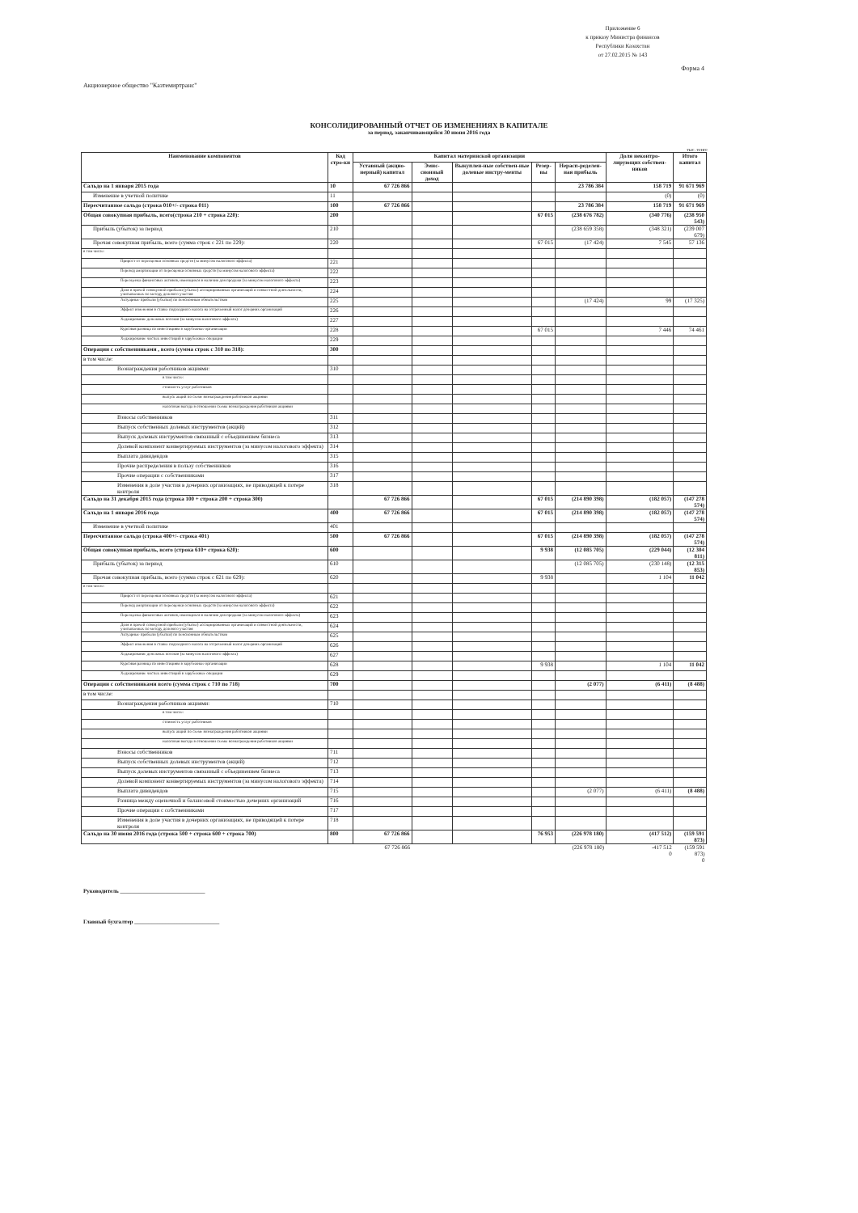Приложение 6
к приказу Министра финансов
Республики Казахстан
от 27.02.2015 № 143
Форма 4
Акционерное общество "Казтемиртранс"
КОНСОЛИДИРОВАННЫЙ ОТЧЕТ ОБ ИЗМЕНЕНИЯХ В КАПИТАЛЕ
за период, заканчивающийся 30 июня 2016 года
тыс. тенге
| Наименование компонентов | Код стро-ки | Капитал материнской организации | | | | | Доля неконтро-лирующих собствен-ников | Итого капитал |
| --- | --- | --- | --- | --- | --- | --- | --- | --- |
| | | Уставный (акцио-нерный) капитал | Эмис-сионный доход | Выкуплен-ные собствен-ные долевые инстру-менты | Резер-вы | Нерасп-ределен-ная прибыль | | |
| Сальдо на 1 января 2015 года | 10 | 67 726 866 | | | | 23 786 384 | 158 719 | 91 671 969 |
| Изменение в учетной политике | 11 | | | | | | (0) | (0) |
| Пересчитанное сальдо (строка 010+/- строка 011) | 100 | 67 726 866 | | | | 23 786 384 | 158 719 | 91 671 969 |
| Общая совокупная прибыль, всего(строка 210 + строка 220): | 200 | | | | 67 015 | (238 676 782) | (340 776) | (238 950 543) |
| Прибыль (убыток) за период | 210 | | | | | (238 659 358) | (348 321) | (239 007 679) |
| Прочая совокупная прибыль, всего (сумма строк с 221 по 229): | 220 | | | | 67 015 | (17 424) | 7 545 | 57 136 |
| в том числе: | | | | | | | | |
| Прирост от переоценки основных средств (за минусом налогового эффекта) | 221 | | | | | | | |
| Перевод амортизации от переоценки основных средств (за минусом налогового эффекта) | 222 | | | | | | | |
| Переоценка финансовых активов, имеющихся в наличии для продажи (за минусом налогового эффекта) | 223 | | | | | | | |
| Доля в прочей совокупной прибыли (убытке) ассоциированных организаций и совместной деятельности, учитываемых по методу долевого участия | 224 | | | | | | | |
| Актуарные прибыли (убытки) по пенсионным обязательствам | 225 | | | | | (17 424) | 99 | (17 325) |
| Эффект изменения в ставке подоходного налога на отсроченный налог дочерних организаций | 226 | | | | | | | |
| Хеджирование денежных потоков (за минусом налогового эффекта) | 227 | | | | | | | |
| Курсовая разница по инвестициям в зарубежные организации | 228 | | | | 67 015 | | 7 446 | 74 461 |
| Хеджирование чистых инвестиций в зарубежные операции | 229 | | | | | | | |
| Операции с собственниками , всего (сумма строк с 310 по 318): | 300 | | | | | | | |
| в том числе: | | | | | | | | |
| Вознаграждения работников акциями: | 310 | | | | | | | |
| в том числе: | | | | | | | | |
| стоимость услуг работников | | | | | | | | |
| выпуск акций по схеме вознаграждения работников акциями | | | | | | | | |
| налоговая выгода в отношении схемы вознаграждения работников акциями | | | | | | | | |
| Взносы собственников | 311 | | | | | | | |
| Выпуск собственных долевых инструментов (акций) | 312 | | | | | | | |
| Выпуск долевых инструментов связанный с объединением бизнеса | 313 | | | | | | | |
| Долевой компонент конвертируемых инструментов (за минусом налогового эффекта) | 314 | | | | | | | |
| Выплата дивидендов | 315 | | | | | | | |
| Прочие распределения в пользу собственников | 316 | | | | | | | |
| Прочие операции с собственниками | 317 | | | | | | | |
| Изменения в доле участия в дочерних организациях, не приводящей к потере контроля | 318 | | | | | | | |
| Сальдо на 31 декабря 2015 года (строка 100 + строка 200 + строка 300) | | 67 726 866 | | | 67 015 | (214 890 398) | (182 057) | (147 278 574) |
| Сальдо на 1 января 2016 года | 400 | 67 726 866 | | | 67 015 | (214 890 398) | (182 057) | (147 278 574) |
| Изменение в учетной политике | 401 | | | | | | | |
| Пересчитанное сальдо (строка 400+/- строка 401) | 500 | 67 726 866 | | | 67 015 | (214 890 398) | (182 057) | (147 278 574) |
| Общая совокупная прибыль, всего (строка 610+ строка 620): | 600 | | | | 9 938 | (12 085 705) | (229 044) | (12 304 811) |
| Прибыль (убыток) за период | 610 | | | | | (12 085 705) | (230 148) | (12 315 853) |
| Прочая совокупная прибыль, всего (сумма строк с 621 по 629): | 620 | | | | 9 938 | | 1 104 | 11 042 |
| в том числе: | | | | | | | | |
| Прирост от переоценки основных средств (за минусом налогового эффекта) | 621 | | | | | | | |
| Перевод амортизации от переоценки основных средств (за минусом налогового эффекта) | 622 | | | | | | | |
| Переоценка финансовых активов, имеющихся в наличии для продажи (за минусом налогового эффекта) | 623 | | | | | | | |
| Доля в прочей совокупной прибыли (убытке) ассоциированных организаций и совместной деятельности, учитываемых по методу долевого участия | 624 | | | | | | | |
| Актуарные прибыли (убытки) по пенсионным обязательствам | 625 | | | | | | | |
| Эффект изменения в ставке подоходного налога на отсроченный налог дочерних организаций | 626 | | | | | | | |
| Хеджирование денежных потоков (за минусом налогового эффекта) | 627 | | | | | | | |
| Курсовая разница по инвестициям в зарубежные организации | 628 | | | | 9 938 | | 1 104 | 11 042 |
| Хеджирование чистых инвестиций в зарубежные операции | 629 | | | | | | | |
| Операции с собственниками всего (сумма строк с 710 по 718) | 700 | | | | | (2 077) | (6 411) | (8 488) |
| в том числе: | | | | | | | | |
| Вознаграждения работников акциями: | 710 | | | | | | | |
| в том числе: | | | | | | | | |
| стоимость услуг работников | | | | | | | | |
| выпуск акций по схеме вознаграждения работников акциями | | | | | | | | |
| налоговая выгода в отношении схемы вознаграждения работников акциями | | | | | | | | |
| Взносы собственников | 711 | | | | | | | |
| Выпуск собственных долевых инструментов (акций) | 712 | | | | | | | |
| Выпуск долевых инструментов связанный с объединением бизнеса | 713 | | | | | | | |
| Долевой компонент конвертируемых инструментов (за минусом налогового эффекта) | 714 | | | | | | | |
| Выплата дивидендов | 715 | | | | | (2 077) | (6 411) | (8 488) |
| Разница между оценочной и балансовой стоимостью дочерних организаций | 716 | | | | | | | |
| Прочие операции с собственниками | 717 | | | | | | | |
| Изменения в доле участия в дочерних организациях, не приводящей к потере контроля | 718 | | | | | | | |
| Сальдо на 30 июня 2016 года (строка 500 + строка 600 + строка 700) | 800 | 67 726 866 | | | 76 953 | (226 978 180) | (417 512) | (159 591 873) |
| | | 67 726 866 | | | | (226 978 180) | -417 512 0 | (159 591 873) 0 |
Руководитель ______________________________
Главный бухгалтер ______________________________